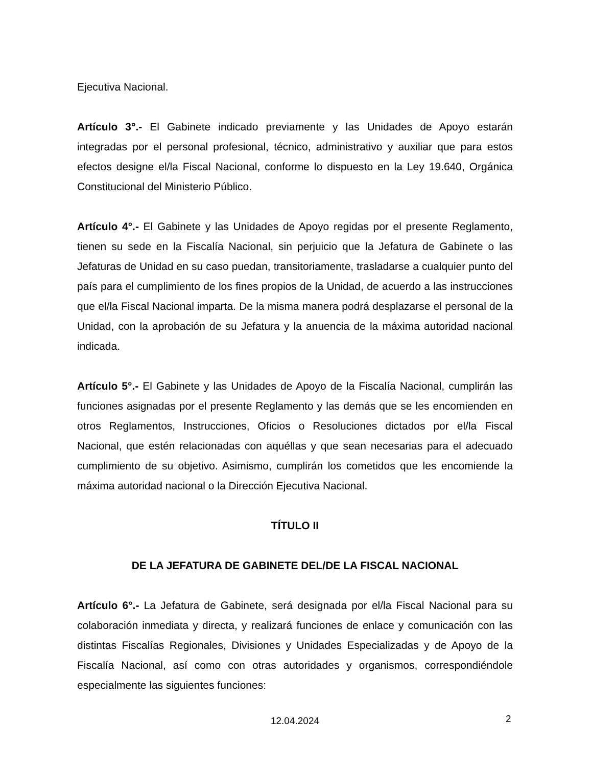Ejecutiva Nacional.
Artículo 3°.- El Gabinete indicado previamente y las Unidades de Apoyo estarán integradas por el personal profesional, técnico, administrativo y auxiliar que para estos efectos designe el/la Fiscal Nacional, conforme lo dispuesto en la Ley 19.640, Orgánica Constitucional del Ministerio Público.
Artículo 4°.- El Gabinete y las Unidades de Apoyo regidas por el presente Reglamento, tienen su sede en la Fiscalía Nacional, sin perjuicio que la Jefatura de Gabinete o las Jefaturas de Unidad en su caso puedan, transitoriamente, trasladarse a cualquier punto del país para el cumplimiento de los fines propios de la Unidad, de acuerdo a las instrucciones que el/la Fiscal Nacional imparta. De la misma manera podrá desplazarse el personal de la Unidad, con la aprobación de su Jefatura y la anuencia de la máxima autoridad nacional indicada.
Artículo 5°.- El Gabinete y las Unidades de Apoyo de la Fiscalía Nacional, cumplirán las funciones asignadas por el presente Reglamento y las demás que se les encomienden en otros Reglamentos, Instrucciones, Oficios o Resoluciones dictados por el/la Fiscal Nacional, que estén relacionadas con aquéllas y que sean necesarias para el adecuado cumplimiento de su objetivo. Asimismo, cumplirán los cometidos que les encomiende la máxima autoridad nacional o la Dirección Ejecutiva Nacional.
TÍTULO II
DE LA JEFATURA DE GABINETE DEL/DE LA FISCAL NACIONAL
Artículo 6°.- La Jefatura de Gabinete, será designada por el/la Fiscal Nacional para su colaboración inmediata y directa, y realizará funciones de enlace y comunicación con las distintas Fiscalías Regionales, Divisiones y Unidades Especializadas y de Apoyo de la Fiscalía Nacional, así como con otras autoridades y organismos, correspondiéndole especialmente las siguientes funciones:
12.04.2024 2